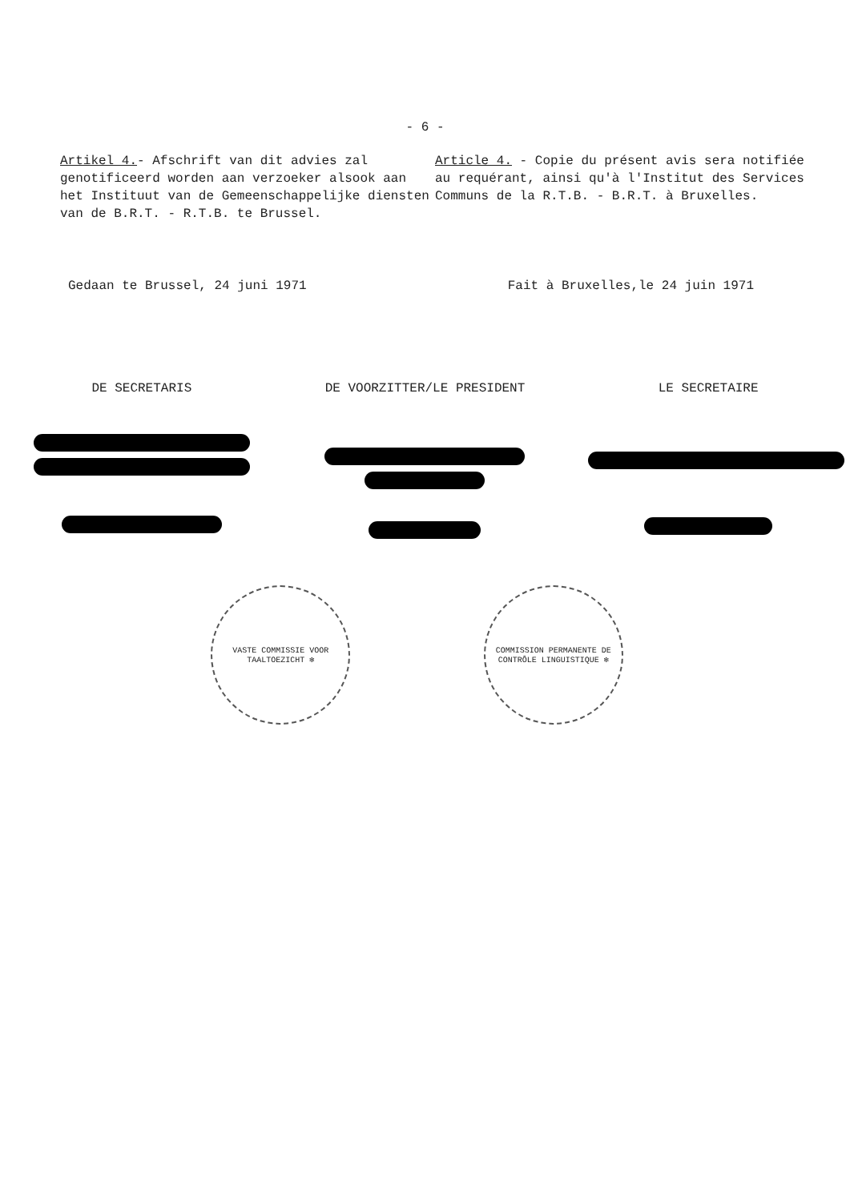- 6 -
Artikel 4.- Afschrift van dit advies zal genotificeerd worden aan verzoeker alsook aan het Instituut van de Gemeenschappelijke diensten van de B.R.T. - R.T.B. te Brussel.
Article 4. - Copie du présent avis sera notifiée au requérant, ainsi qu'à l'Institut des Services Communs de la R.T.B. - B.R.T. à Bruxelles.
Gedaan te Brussel, 24 juni 1971 Fait à Bruxelles,le 24 juin 1971
DE SECRETARIS DE VOORZITTER/LE PRESIDENT LE SECRETAIRE
VASTE COMMISSIE VOOR TAALTOEZICHT ✻
COMMISSION PERMANENTE DE CONTRÔLE LINGUISTIQUE ✻